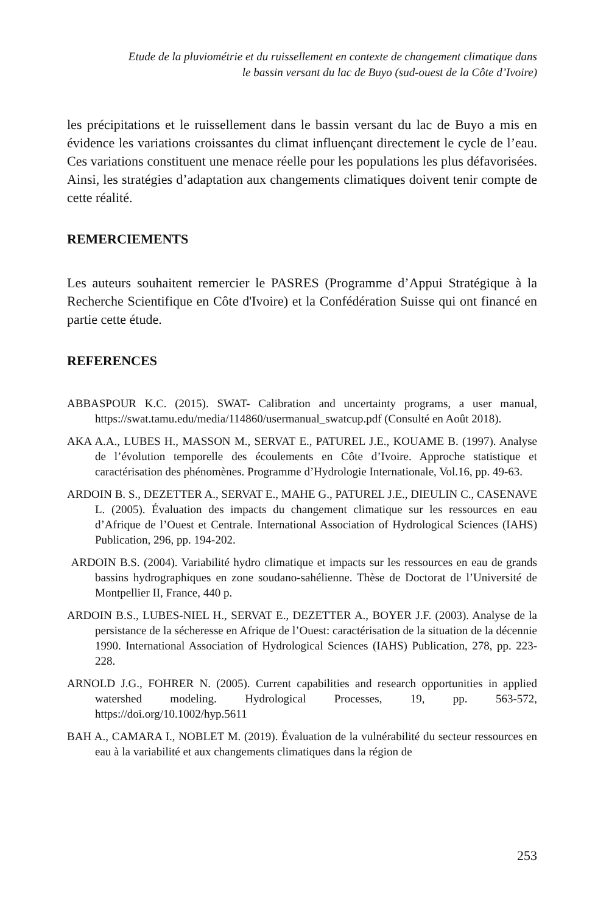Etude de la pluviométrie et du ruissellement en contexte de changement climatique dans
le bassin versant du lac de Buyo (sud-ouest de la Côte d’Ivoire)
les précipitations et le ruissellement dans le bassin versant du lac de Buyo a mis en évidence les variations croissantes du climat influençant directement le cycle de l’eau. Ces variations constituent une menace réelle pour les populations les plus défavorisées. Ainsi, les stratégies d’adaptation aux changements climatiques doivent tenir compte de cette réalité.
REMERCIEMENTS
Les auteurs souhaitent remercier le PASRES (Programme d’Appui Stratégique à la Recherche Scientifique en Côte d'Ivoire) et la Confédération Suisse qui ont financé en partie cette étude.
REFERENCES
ABBASPOUR K.C. (2015). SWAT- Calibration and uncertainty programs, a user manual, https://swat.tamu.edu/media/114860/usermanual_swatcup.pdf (Consulté en Août 2018).
AKA A.A., LUBES H., MASSON M., SERVAT E., PATUREL J.E., KOUAME B. (1997). Analyse de l’évolution temporelle des écoulements en Côte d’Ivoire. Approche statistique et caractérisation des phénomènes. Programme d’Hydrologie Internationale, Vol.16, pp. 49-63.
ARDOIN B. S., DEZETTER A., SERVAT E., MAHE G., PATUREL J.E., DIEULIN C., CASENAVE L. (2005). Évaluation des impacts du changement climatique sur les ressources en eau d’Afrique de l’Ouest et Centrale. International Association of Hydrological Sciences (IAHS) Publication, 296, pp. 194-202.
ARDOIN B.S. (2004). Variabilité hydro climatique et impacts sur les ressources en eau de grands bassins hydrographiques en zone soudano-sahélienne. Thèse de Doctorat de l’Université de Montpellier II, France, 440 p.
ARDOIN B.S., LUBES-NIEL H., SERVAT E., DEZETTER A., BOYER J.F. (2003). Analyse de la persistance de la sécheresse en Afrique de l’Ouest: caractérisation de la situation de la décennie 1990. International Association of Hydrological Sciences (IAHS) Publication, 278, pp. 223-228.
ARNOLD J.G., FOHRER N. (2005). Current capabilities and research opportunities in applied watershed modeling. Hydrological Processes, 19, pp. 563-572, https://doi.org/10.1002/hyp.5611
BAH A., CAMARA I., NOBLET M. (2019). Évaluation de la vulnérabilité du secteur ressources en eau à la variabilité et aux changements climatiques dans la région de
253